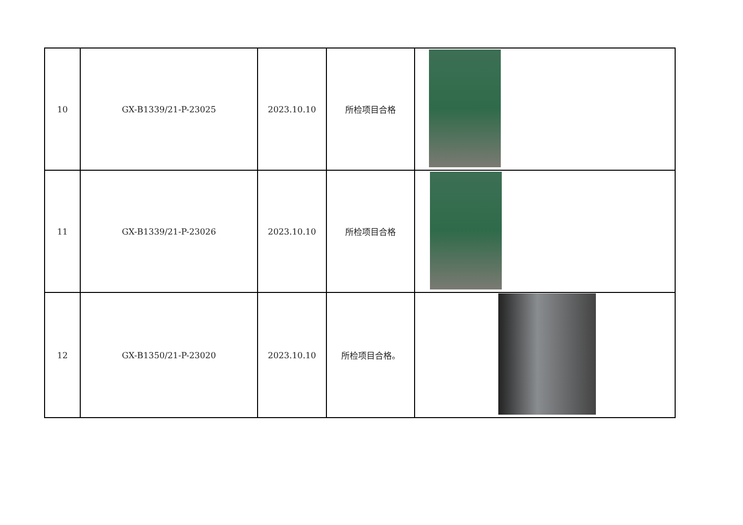| 10 | GX-B1339/21-P-23025 | 2023.10.10 | 所检项目合格 | |
| 11 | GX-B1339/21-P-23026 | 2023.10.10 | 所检项目合格 | |
| 12 | GX-B1350/21-P-23020 | 2023.10.10 | 所检项目合格。 | |